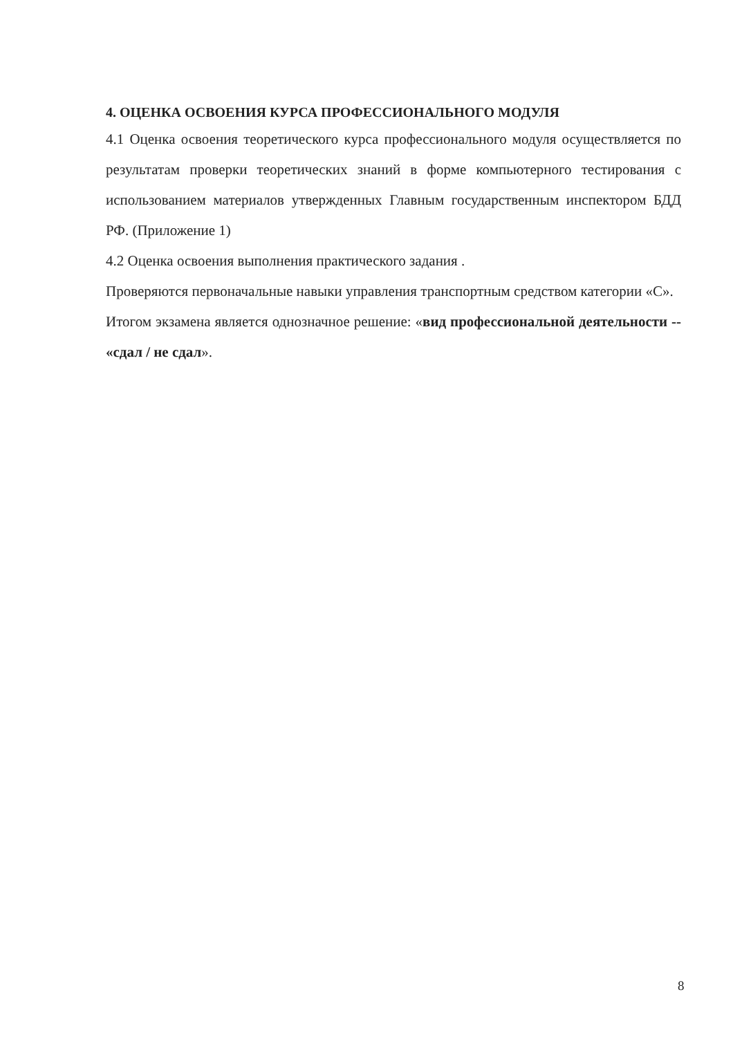4. ОЦЕНКА ОСВОЕНИЯ КУРСА ПРОФЕССИОНАЛЬНОГО МОДУЛЯ
4.1 Оценка освоения теоретического курса профессионального модуля осуществляется по результатам проверки теоретических знаний в форме компьютерного тестирования с использованием материалов утвержденных Главным государственным инспектором БДД РФ. (Приложение 1)
4.2 Оценка освоения выполнения практического задания .
Проверяются первоначальные навыки управления транспортным средством категории «С».
Итогом экзамена является однозначное решение: «вид профессиональной деятельности -- «сдал / не сдал».
8